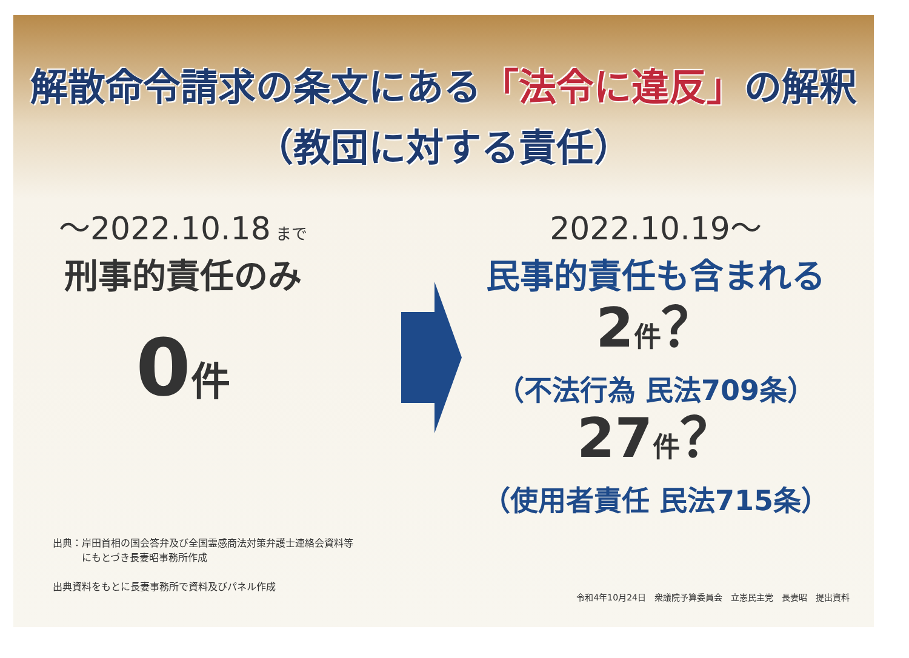解散命令請求の条文にある「法令に違反」の解釈
（教団に対する責任）
～2022.10.18 まで
刑事的責任のみ
0件
2022.10.19～
民事的責任も含まれる
2件？
（不法行為 民法709条）
27件？
（使用者責任 民法715条）
出典：岸田首相の国会答弁及び全国霊感商法対策弁護士連絡会資料等
　　　にもとづき長妻昭事務所作成
出典資料をもとに長妻事務所で資料及びパネル作成
令和4年10月24日　衆議院予算委員会　立憲民主党　長妻昭　提出資料